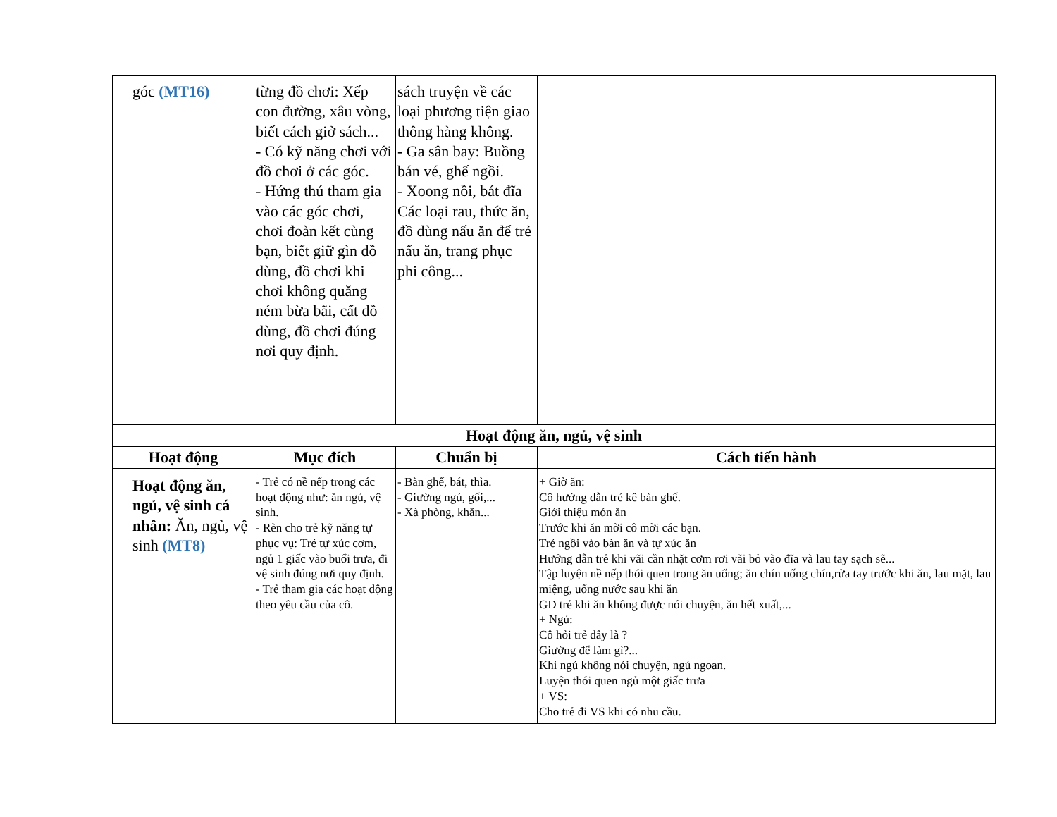| góc (MT16) | từng đồ chơi: Xếp con đường, xâu vòng, biết cách giở sách... - Có kỹ năng chơi với đồ chơi ở các góc. - Hứng thú tham gia vào các góc chơi, chơi đoàn kết cùng bạn, biết giữ gìn đồ dùng, đồ chơi khi chơi không quăng ném bừa bãi, cất đồ dùng, đồ chơi đúng nơi quy định. | sách truyện về các loại phương tiện giao thông hàng không. - Ga sân bay: Buồng bán vé, ghế ngồi. - Xoong nồi, bát đĩa Các loại rau, thức ăn, đồ dùng nấu ăn để trẻ nấu ăn, trang phục phi công... | |
| Hoạt động ăn, ngủ, vệ sinh | | | |
| Hoạt động | Mục đích | Chuẩn bị | Cách tiến hành |
| Hoạt động ăn, ngủ, vệ sinh cá nhân: Ăn, ngủ, vệ sinh (MT8) | - Trẻ có nề nếp trong các hoạt động như: ăn ngủ, vệ sinh. - Rèn cho trẻ kỹ năng tự phục vụ: Trẻ tự xúc cơm, ngủ 1 giấc vào buổi trưa, đi vệ sinh đúng nơi quy định. - Trẻ tham gia các hoạt động theo yêu cầu của cô. | - Bàn ghế, bát, thìa. - Giường ngủ, gối,... - Xà phòng, khăn... | + Giờ ăn: Cô hướng dẫn trẻ kê bàn ghế. Giới thiệu món ăn Trước khi ăn mời cô mời các bạn. Trẻ ngồi vào bàn ăn và tự xúc ăn Hướng dẫn trẻ khi vãi cần nhặt cơm rơi vãi bỏ vào đĩa và lau tay sạch sẽ... Tập luyện nề nếp thói quen trong ăn uống; ăn chín uống chín,rửa tay trước khi ăn, lau mặt, lau miệng, uống nước sau khi ăn GD trẻ khi ăn không được nói chuyện, ăn hết xuất,... + Ngủ: Cô hỏi trẻ đây là ? Giường để làm gì?... Khi ngủ không nói chuyện, ngủ ngoan. Luyện thói quen ngủ một giấc trưa + VS: Cho trẻ đi VS khi có nhu cầu. |